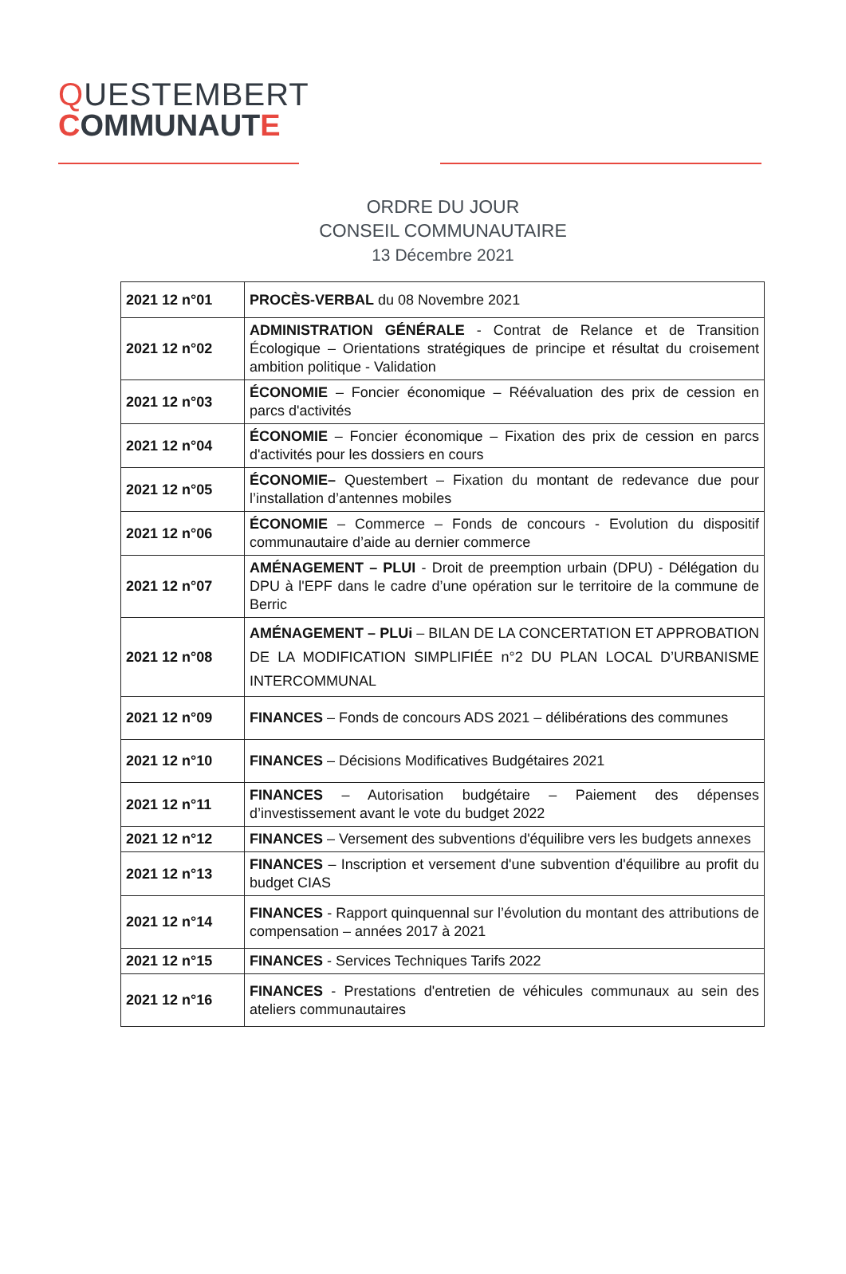QUESTEMBERT
COMMUNAUTE
ORDRE DU JOUR
CONSEIL COMMUNAUTAIRE
13 Décembre 2021
| 2021 12 n°01 | PROCÈS-VERBAL du 08 Novembre 2021 |
| 2021 12 n°02 | ADMINISTRATION GÉNÉRALE - Contrat de Relance et de Transition Écologique – Orientations stratégiques de principe et résultat du croisement ambition politique - Validation |
| 2021 12 n°03 | ÉCONOMIE – Foncier économique – Réévaluation des prix de cession en parcs d'activités |
| 2021 12 n°04 | ÉCONOMIE – Foncier économique – Fixation des prix de cession en parcs d'activités pour les dossiers en cours |
| 2021 12 n°05 | ÉCONOMIE– Questembert – Fixation du montant de redevance due pour l’installation d’antennes mobiles |
| 2021 12 n°06 | ÉCONOMIE – Commerce – Fonds de concours - Evolution du dispositif communautaire d’aide au dernier commerce |
| 2021 12 n°07 | AMÉNAGEMENT – PLUI - Droit de preemption urbain (DPU) - Délégation du DPU à l'EPF dans le cadre d’une opération sur le territoire de la commune de Berric |
| 2021 12 n°08 | AMÉNAGEMENT – PLUi – BILAN DE LA CONCERTATION ET APPROBATION DE LA MODIFICATION SIMPLIFIÉE n°2 DU PLAN LOCAL D’URBANISME INTERCOMMUNAL |
| 2021 12 n°09 | FINANCES – Fonds de concours ADS 2021 – délibérations des communes |
| 2021 12 n°10 | FINANCES – Décisions Modificatives Budgétaires 2021 |
| 2021 12 n°11 | FINANCES – Autorisation budgétaire – Paiement des dépenses d’investissement avant le vote du budget 2022 |
| 2021 12 n°12 | FINANCES – Versement des subventions d'équilibre vers les budgets annexes |
| 2021 12 n°13 | FINANCES – Inscription et versement d'une subvention d'équilibre au profit du budget CIAS |
| 2021 12 n°14 | FINANCES - Rapport quinquennal sur l’évolution du montant des attributions de compensation – années 2017 à 2021 |
| 2021 12 n°15 | FINANCES - Services Techniques Tarifs 2022 |
| 2021 12 n°16 | FINANCES - Prestations d'entretien de véhicules communaux au sein des ateliers communautaires |